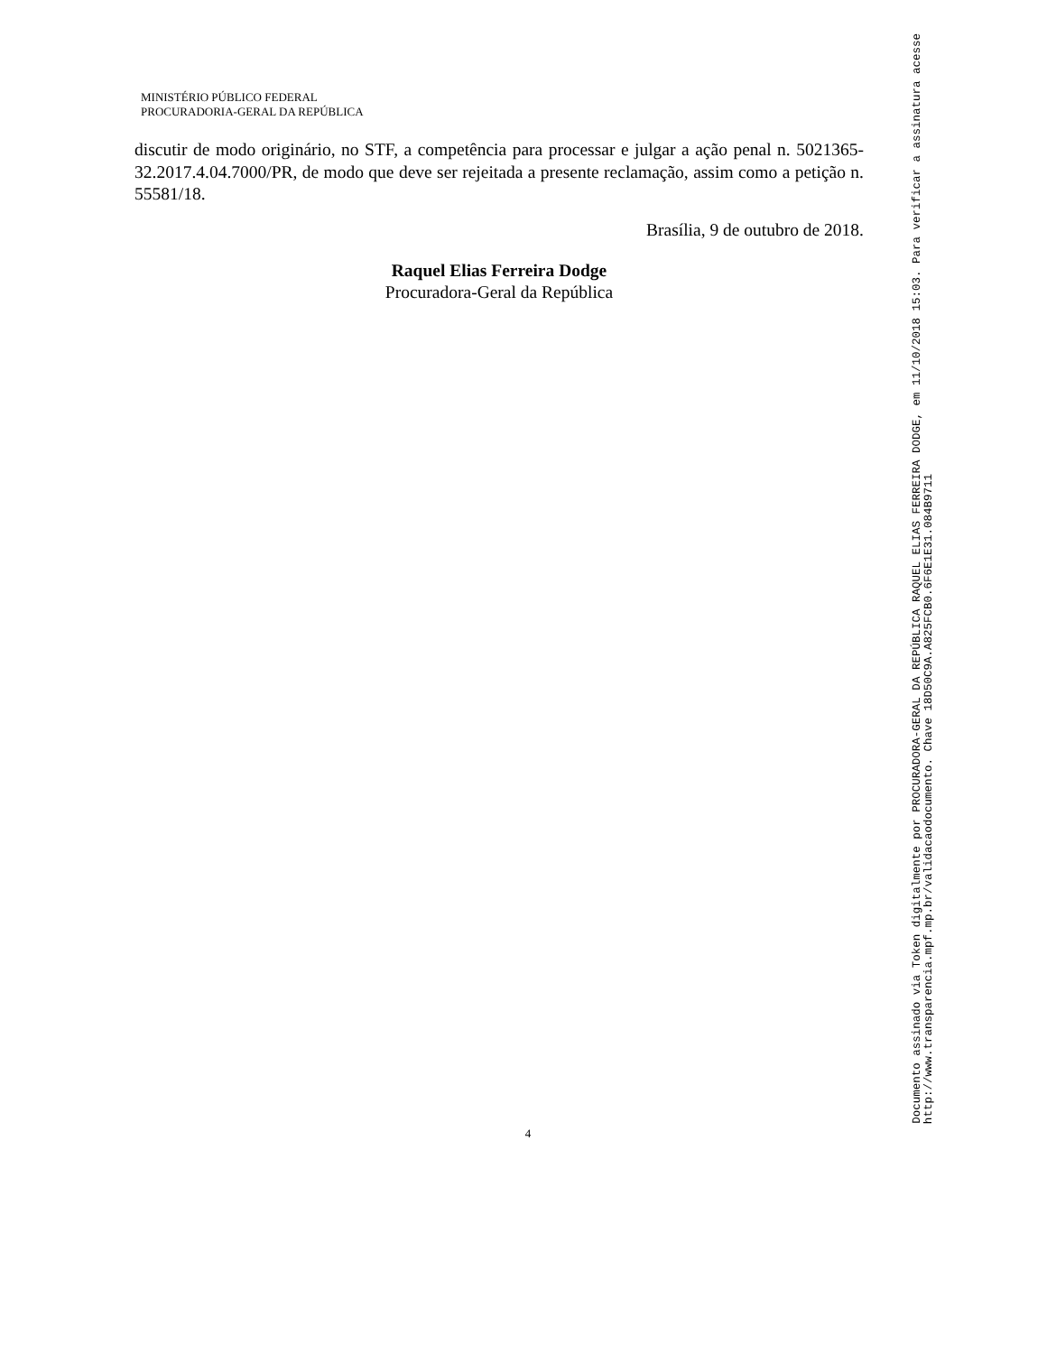MINISTÉRIO PÚBLICO FEDERAL
PROCURADORIA-GERAL DA REPÚBLICA
discutir de modo originário, no STF, a competência para processar e julgar a ação penal n. 5021365-32.2017.4.04.7000/PR, de modo que deve ser rejeitada a presente reclamação, assim como a petição n. 55581/18.
Brasília, 9 de outubro de 2018.
Raquel Elias Ferreira Dodge
Procuradora-Geral da República
4
Documento assinado via Token digitalmente por PROCURADORA-GERAL DA REPÚBLICA RAQUEL ELIAS FERREIRA DODGE, em 11/10/2018 15:03. Para verificar a assinatura acesse
http://www.transparencia.mpf.mp.br/validacaodocumento. Chave 18D50C9A.A825FCB0.6F6E1E31.084B9711